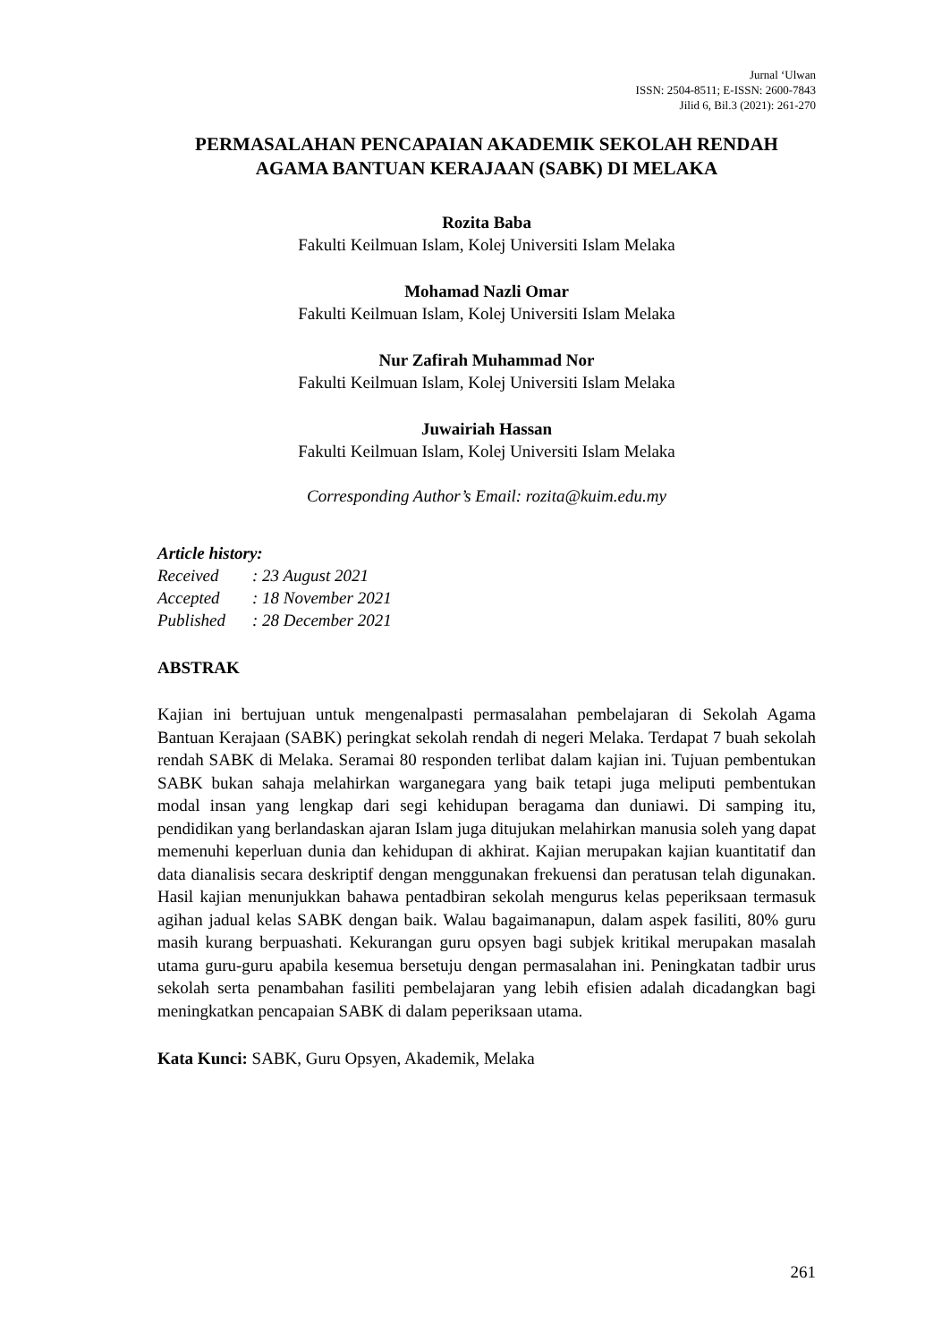Jurnal ‘Ulwan
ISSN: 2504-8511; E-ISSN: 2600-7843
Jilid 6, Bil.3 (2021): 261-270
PERMASALAHAN PENCAPAIAN AKADEMIK SEKOLAH RENDAH AGAMA BANTUAN KERAJAAN (SABK) DI MELAKA
Rozita Baba
Fakulti Keilmuan Islam, Kolej Universiti Islam Melaka
Mohamad Nazli Omar
Fakulti Keilmuan Islam, Kolej Universiti Islam Melaka
Nur Zafirah Muhammad Nor
Fakulti Keilmuan Islam, Kolej Universiti Islam Melaka
Juwairiah Hassan
Fakulti Keilmuan Islam, Kolej Universiti Islam Melaka
Corresponding Author’s Email: rozita@kuim.edu.my
Article history:
| Received | : 23 August 2021 |
| Accepted | : 18 November 2021 |
| Published | : 28 December 2021 |
ABSTRAK
Kajian ini bertujuan untuk mengenalpasti permasalahan pembelajaran di Sekolah Agama Bantuan Kerajaan (SABK) peringkat sekolah rendah di negeri Melaka. Terdapat 7 buah sekolah rendah SABK di Melaka. Seramai 80 responden terlibat dalam kajian ini. Tujuan pembentukan SABK bukan sahaja melahirkan warganegara yang baik tetapi juga meliputi pembentukan modal insan yang lengkap dari segi kehidupan beragama dan duniawi. Di samping itu, pendidikan yang berlandaskan ajaran Islam juga ditujukan melahirkan manusia soleh yang dapat memenuhi keperluan dunia dan kehidupan di akhirat. Kajian merupakan kajian kuantitatif dan data dianalisis secara deskriptif dengan menggunakan frekuensi dan peratusan telah digunakan. Hasil kajian menunjukkan bahawa pentadbiran sekolah mengurus kelas peperiksaan termasuk agihan jadual kelas SABK dengan baik. Walau bagaimanapun, dalam aspek fasiliti, 80% guru masih kurang berpuashati. Kekurangan guru opsyen bagi subjek kritikal merupakan masalah utama guru-guru apabila kesemua bersetuju dengan permasalahan ini. Peningkatan tadbir urus sekolah serta penambahan fasiliti pembelajaran yang lebih efisien adalah dicadangkan bagi meningkatkan pencapaian SABK di dalam peperiksaan utama.
Kata Kunci: SABK, Guru Opsyen, Akademik, Melaka
261